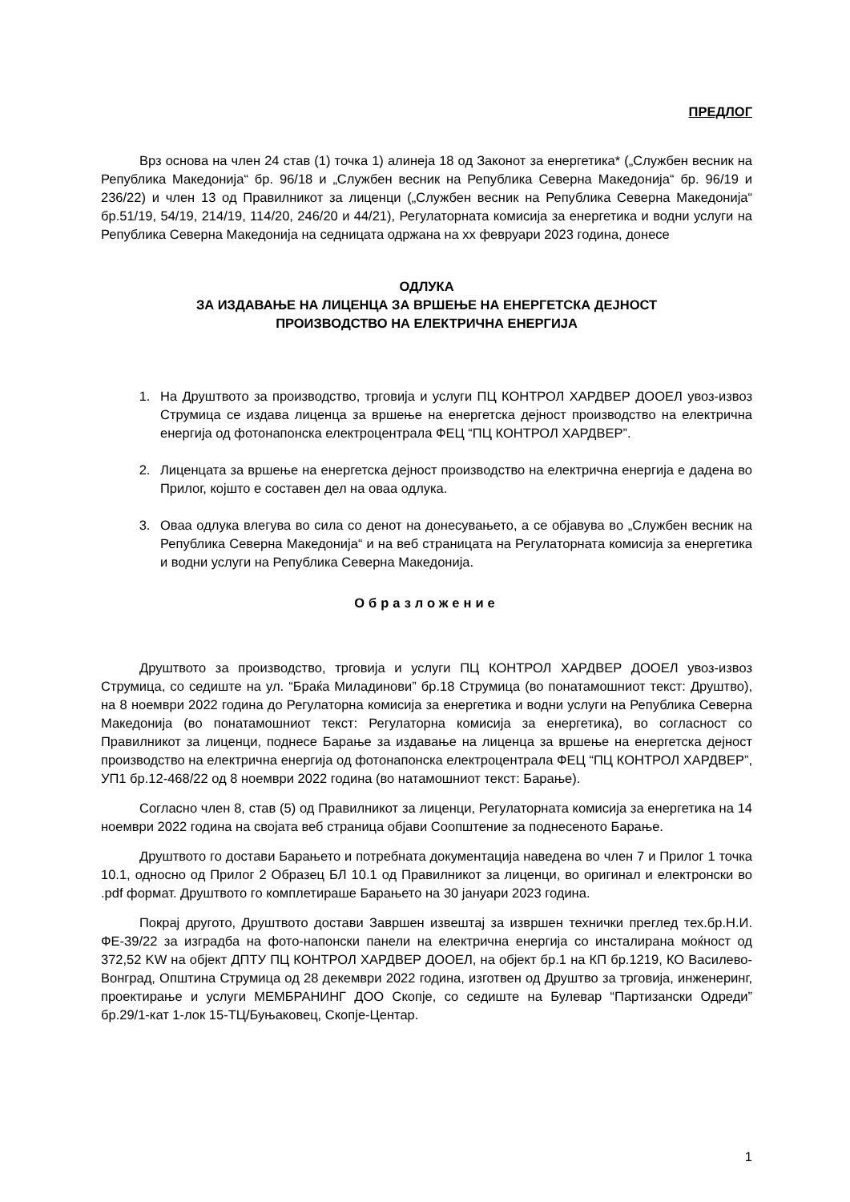ПРЕДЛОГ
Врз основа на член 24 став (1) точка 1) алинеја 18 од Законот за енергетика* („Службен весник на Република Македонија“ бр. 96/18 и „Службен весник на Република Северна Македонија“ бр. 96/19 и 236/22) и член 13 од Правилникот за лиценци („Службен весник на Република Северна Македонија“ бр.51/19, 54/19, 214/19, 114/20, 246/20 и 44/21), Регулаторната комисија за енергетика и водни услуги на Република Северна Македонија на седницата одржана на xx февруари 2023 година, донесе
ОДЛУКА
ЗА ИЗДАВАЊЕ НА ЛИЦЕНЦА ЗА ВРШЕЊЕ НА ЕНЕРГЕТСКА ДЕЈНОСТ
ПРОИЗВОДСТВО НА ЕЛЕКТРИЧНА ЕНЕРГИЈА
1. На Друштвото за производство, трговија и услуги ПЦ КОНТРОЛ ХАРДВЕР ДООЕЛ увоз-извоз Струмица се издава лиценца за вршење на енергетска дејност производство на електрична енергија од фотонапонска електроцентрала ФЕЦ “ПЦ КОНТРОЛ ХАРДВЕР”.
2. Лиценцата за вршење на енергетска дејност производство на електрична енергија е дадена во Прилог, којшто е составен дел на оваа одлука.
3. Оваа одлука влегува во сила со денот на донесувањето, а се објавува во „Службен весник на Република Северна Македонија“ и на веб страницата на Регулаторната комисија за енергетика и водни услуги на Република Северна Македонија.
Образложение
Друштвото за производство, трговија и услуги ПЦ КОНТРОЛ ХАРДВЕР ДООЕЛ увоз-извоз Струмица, со седиште на ул. “Браќа Миладинови” бр.18 Струмица (во понатамошниот текст: Друштво), на 8 ноември 2022 година до Регулаторна комисија за енергетика и водни услуги на Република Северна Македонија (во понатамошниот текст: Регулаторна комисија за енергетика), во согласност со Правилникот за лиценци, поднесе Барање за издавање на лиценца за вршење на енергетска дејност производство на електрична енергија од фотонапонска електроцентрала ФЕЦ “ПЦ КОНТРОЛ ХАРДВЕР”, УП1 бр.12-468/22 од 8 ноември 2022 година (во натамошниот текст: Барање).
Согласно член 8, став (5) од Правилникот за лиценци, Регулаторната комисија за енергетика на 14 ноември 2022 година на својата веб страница објави Соопштение за поднесеното Барање.
Друштвото го достави Барањето и потребната документација наведена во член 7 и Прилог 1 точка 10.1, односно од Прилог 2 Образец БЛ 10.1 од Правилникот за лиценци, во оригинал и електронски во .pdf формат. Друштвото го комплетираше Барањето на 30 јануари 2023 година.
Покрај другото, Друштвото достави Завршен извештај за извршен технички преглед тех.бр.Н.И. ФЕ-39/22 за изградба на фото-напонски панели на електрична енергија со инсталирана моќност од 372,52 KW на објект ДПТУ ПЦ КОНТРОЛ ХАРДВЕР ДООЕЛ, на објект бр.1 на КП бр.1219, КО Василево-Вонград, Општина Струмица од 28 декември 2022 година, изготвен од Друштво за трговија, инженеринг, проектирање и услуги МЕМБРАНИНГ ДОО Скопје, со седиште на Булевар “Партизански Одреди” бр.29/1-кат 1-лок 15-ТЦ/Буњаковец, Скопје-Центар.
1